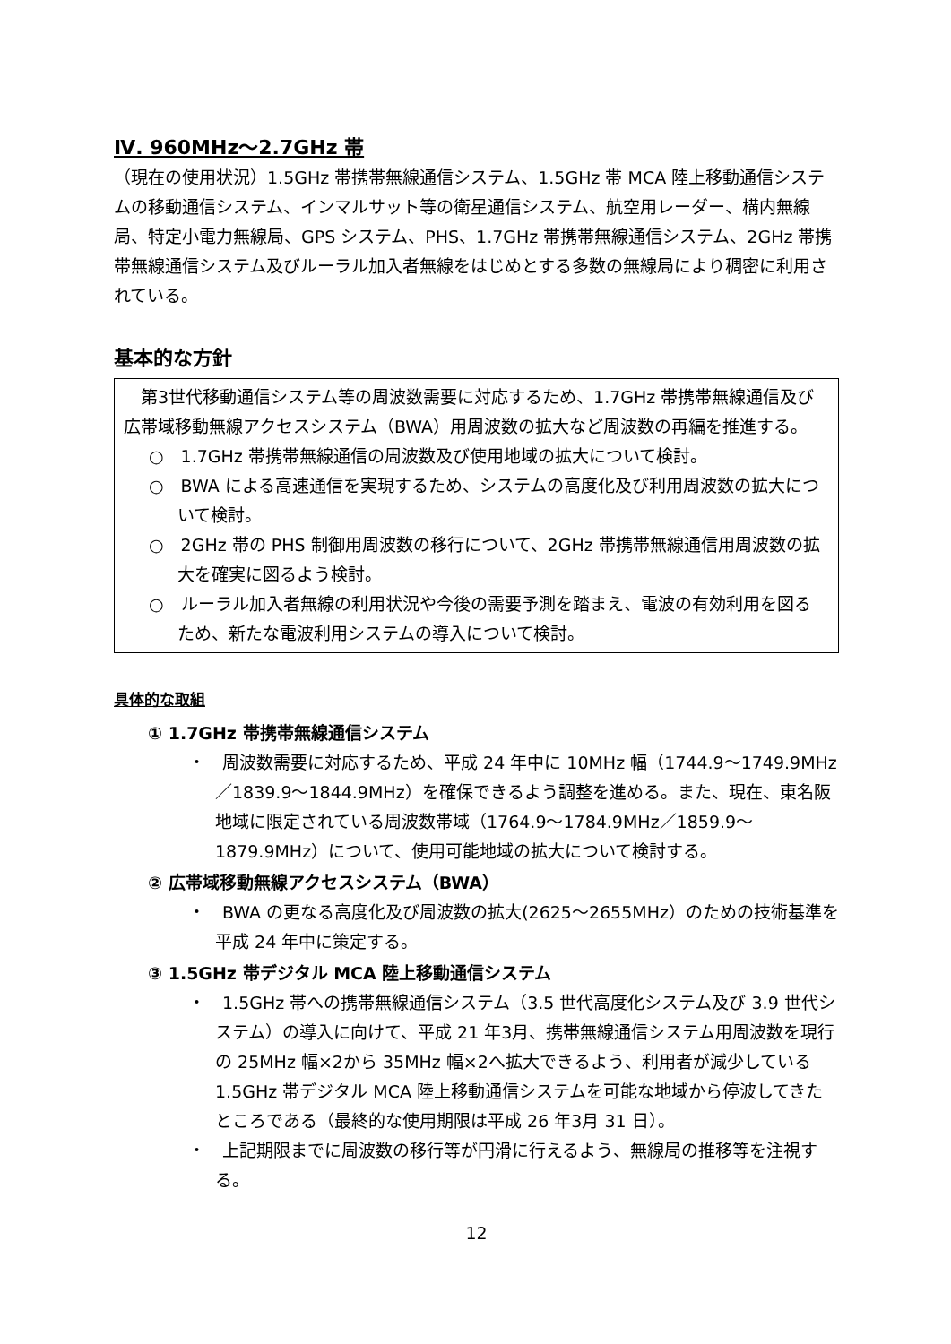Ⅳ. 960MHz～2.7GHz 帯
（現在の使用状況）1.5GHz 帯携帯無線通信システム、1.5GHz 帯 MCA 陸上移動通信システムの移動通信システム、インマルサット等の衛星通信システム、航空用レーダー、構内無線局、特定小電力無線局、GPS システム、PHS、1.7GHz 帯携帯無線通信システム、2GHz 帯携帯無線通信システム及びルーラル加入者無線をはじめとする多数の無線局により稠密に利用されている。
基本的な方針
　第3世代移動通信システム等の周波数需要に対応するため、1.7GHz 帯携帯無線通信及び広帯域移動無線アクセスシステム（BWA）用周波数の拡大など周波数の再編を推進する。
○　1.7GHz 帯携帯無線通信の周波数及び使用地域の拡大について検討。
○　BWA による高速通信を実現するため、システムの高度化及び利用周波数の拡大について検討。
○　2GHz 帯の PHS 制御用周波数の移行について、2GHz 帯携帯無線通信用周波数の拡大を確実に図るよう検討。
○　ルーラル加入者無線の利用状況や今後の需要予測を踏まえ、電波の有効利用を図るため、新たな電波利用システムの導入について検討。
具体的な取組
① 1.7GHz 帯携帯無線通信システム
・　周波数需要に対応するため、平成 24 年中に 10MHz 幅（1744.9～1749.9MHz／1839.9～1844.9MHz）を確保できるよう調整を進める。また、現在、東名阪地域に限定されている周波数帯域（1764.9～1784.9MHz／1859.9～1879.9MHz）について、使用可能地域の拡大について検討する。
② 広帯域移動無線アクセスシステム（BWA）
・　BWA の更なる高度化及び周波数の拡大(2625～2655MHz）のための技術基準を平成 24 年中に策定する。
③ 1.5GHz 帯デジタル MCA 陸上移動通信システム
・　1.5GHz 帯への携帯無線通信システム（3.5 世代高度化システム及び 3.9 世代システム）の導入に向けて、平成 21 年3月、携帯無線通信システム用周波数を現行の 25MHz 幅×2から 35MHz 幅×2へ拡大できるよう、利用者が減少している1.5GHz 帯デジタル MCA 陸上移動通信システムを可能な地域から停波してきたところである（最終的な使用期限は平成 26 年3月 31 日）。
・　上記期限までに周波数の移行等が円滑に行えるよう、無線局の推移等を注視する。
12